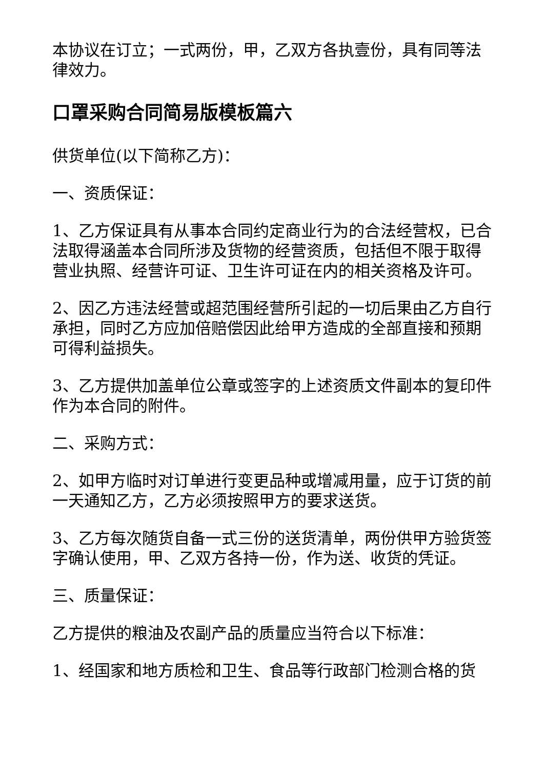本协议在订立；一式两份，甲，乙双方各执壹份，具有同等法律效力。
口罩采购合同简易版模板篇六
供货单位(以下简称乙方)：
一、资质保证：
1、乙方保证具有从事本合同约定商业行为的合法经营权，已合法取得涵盖本合同所涉及货物的经营资质，包括但不限于取得营业执照、经营许可证、卫生许可证在内的相关资格及许可。
2、因乙方违法经营或超范围经营所引起的一切后果由乙方自行承担，同时乙方应加倍赔偿因此给甲方造成的全部直接和预期可得利益损失。
3、乙方提供加盖单位公章或签字的上述资质文件副本的复印件作为本合同的附件。
二、采购方式：
2、如甲方临时对订单进行变更品种或增减用量，应于订货的前一天通知乙方，乙方必须按照甲方的要求送货。
3、乙方每次随货自备一式三份的送货清单，两份供甲方验货签字确认使用，甲、乙双方各持一份，作为送、收货的凭证。
三、质量保证：
乙方提供的粮油及农副产品的质量应当符合以下标准：
1、经国家和地方质检和卫生、食品等行政部门检测合格的货